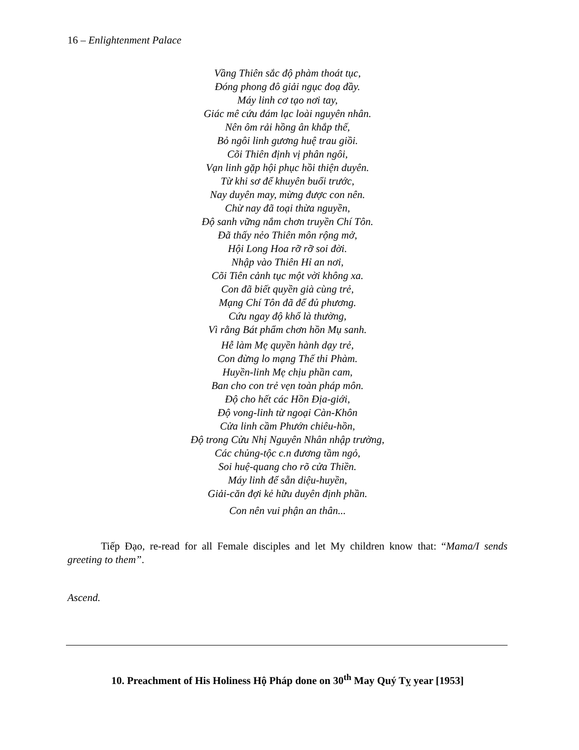16 – Enlightenment Palace
Vầng Thiên sắc độ phàm thoát tục,
Đóng phong đô giải ngục đoạ đầy.
Máy linh cơ tạo nơi tay,
Giác mê cứu đám lạc loài nguyên nhân.
Nên ôm rải hồng ân khắp thế,
Bỏ ngôi linh gương huệ trau giồi.
Cõi Thiên định vị phân ngôi,
Vạn linh gặp hội phục hồi thiện duyên.
Từ khi sơ để khuyên buổi trước,
Nay duyên may, mừng được con nên.
Chừ nay đã toại thừa nguyền,
Độ sanh vững nắm chơn truyền Chí Tôn.
Đã thấy nẻo Thiên môn rộng mở,
Hội Long Hoa rỡ rỡ soi đời.
Nhập vào Thiên Hỉ an nơi,
Cõi Tiên cảnh tục một vời không xa.
Con đã biết quyền già cùng trẻ,
Mạng Chí Tôn đã để đủ phương.
Cứu ngay độ khổ là thường,
Vì rằng Bát phẩm chơn hồn Mụ sanh.
Hễ làm Mẹ quyền hành dạy trẻ,
Con đừng lo mạng Thế thi Phàm.
Huyền-linh Mẹ chịu phần cam,
Ban cho con trẻ vẹn toàn pháp môn.
Độ cho hết các Hồn Địa-giới,
Độ vong-linh từ ngoại Càn-Khôn
Cửa linh cầm Phướn chiêu-hồn,
Độ trong Cửu Nhị Nguyên Nhân nhập trường,
Các chủng-tộc c.n đương tầm ngỏ,
Soi huệ-quang cho rõ cửa Thiền.
Máy linh để sẵn diệu-huyền,
Giải-căn đợi kẻ hữu duyên định phần.
Con nên vui phận an thân...
Tiếp Đạo, re-read for all Female disciples and let My children know that: “Mama/I sends greeting to them”.
Ascend.
10. Preachment of His Holiness Hộ Pháp done on 30<sup>th</sup> May Quý Tỵ year [1953]